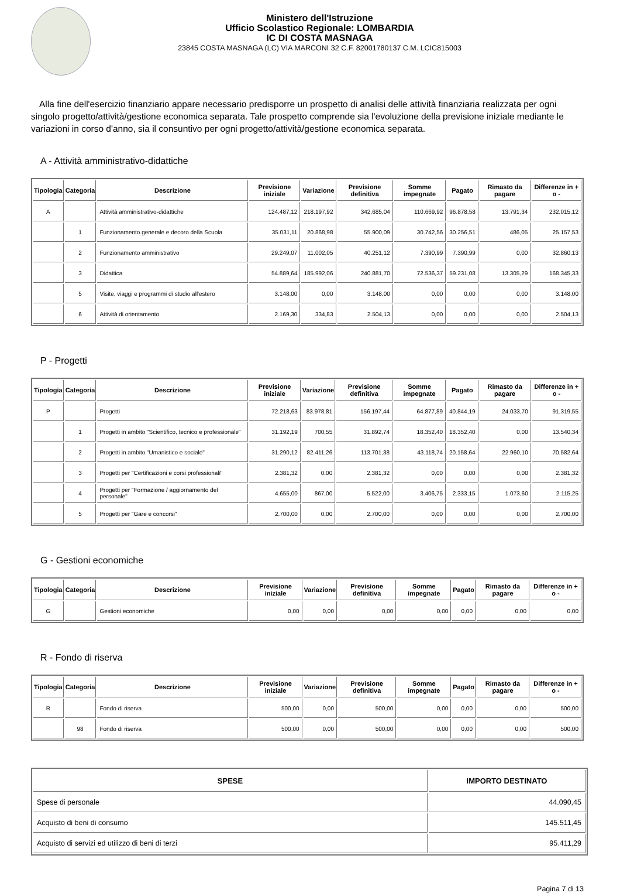Ministero dell'Istruzione
Ufficio Scolastico Regionale: LOMBARDIA
IC DI COSTA MASNAGA
23845 COSTA MASNAGA (LC) VIA MARCONI 32 C.F. 82001780137 C.M. LCIC815003
Alla fine dell'esercizio finanziario appare necessario predisporre un prospetto di analisi delle attività finanziaria realizzata per ogni singolo progetto/attività/gestione economica separata. Tale prospetto comprende sia l'evoluzione della previsione iniziale mediante le variazioni in corso d'anno, sia il consuntivo per ogni progetto/attività/gestione economica separata.
A - Attività amministrativo-didattiche
| Tipologia | Categoria | Descrizione | Previsione iniziale | Variazione | Previsione definitiva | Somme impegnate | Pagato | Rimasto da pagare | Differenze in + o - |
| --- | --- | --- | --- | --- | --- | --- | --- | --- | --- |
| A | | Attività amministrativo-didattiche | 124.487,12 | 218.197,92 | 342.685,04 | 110.669,92 | 96.878,58 | 13.791,34 | 232.015,12 |
| | 1 | Funzionamento generale e decoro della Scuola | 35.031,11 | 20.868,98 | 55.900,09 | 30.742,56 | 30.256,51 | 486,05 | 25.157,53 |
| | 2 | Funzionamento amministrativo | 29.249,07 | 11.002,05 | 40.251,12 | 7.390,99 | 7.390,99 | 0,00 | 32.860,13 |
| | 3 | Didattica | 54.889,64 | 185.992,06 | 240.881,70 | 72.536,37 | 59.231,08 | 13.305,29 | 168.345,33 |
| | 5 | Visite, viaggi e programmi di studio all'estero | 3.148,00 | 0,00 | 3.148,00 | 0,00 | 0,00 | 0,00 | 3.148,00 |
| | 6 | Attività di orientamento | 2.169,30 | 334,83 | 2.504,13 | 0,00 | 0,00 | 0,00 | 2.504,13 |
P - Progetti
| Tipologia | Categoria | Descrizione | Previsione iniziale | Variazione | Previsione definitiva | Somme impegnate | Pagato | Rimasto da pagare | Differenze in + o - |
| --- | --- | --- | --- | --- | --- | --- | --- | --- | --- |
| P | | Progetti | 72.218,63 | 83.978,81 | 156.197,44 | 64.877,89 | 40.844,19 | 24.033,70 | 91.319,55 |
| | 1 | Progetti in ambito "Scientifico, tecnico e professionale" | 31.192,19 | 700,55 | 31.892,74 | 18.352,40 | 18.352,40 | 0,00 | 13.540,34 |
| | 2 | Progetti in ambito "Umanistico e sociale" | 31.290,12 | 82.411,26 | 113.701,38 | 43.118,74 | 20.158,64 | 22.960,10 | 70.582,64 |
| | 3 | Progetti per "Certificazioni e corsi professionali" | 2.381,32 | 0,00 | 2.381,32 | 0,00 | 0,00 | 0,00 | 2.381,32 |
| | 4 | Progetti per "Formazione / aggiornamento del personale" | 4.655,00 | 867,00 | 5.522,00 | 3.406,75 | 2.333,15 | 1.073,60 | 2.115,25 |
| | 5 | Progetti per "Gare e concorsi" | 2.700,00 | 0,00 | 2.700,00 | 0,00 | 0,00 | 0,00 | 2.700,00 |
G - Gestioni economiche
| Tipologia | Categoria | Descrizione | Previsione iniziale | Variazione | Previsione definitiva | Somme impegnate | Pagato | Rimasto da pagare | Differenze in + o - |
| --- | --- | --- | --- | --- | --- | --- | --- | --- | --- |
| G | | Gestioni economiche | 0,00 | 0,00 | 0,00 | 0,00 | 0,00 | 0,00 | 0,00 |
R - Fondo di riserva
| Tipologia | Categoria | Descrizione | Previsione iniziale | Variazione | Previsione definitiva | Somme impegnate | Pagato | Rimasto da pagare | Differenze in + o - |
| --- | --- | --- | --- | --- | --- | --- | --- | --- | --- |
| R | | Fondo di riserva | 500,00 | 0,00 | 500,00 | 0,00 | 0,00 | 0,00 | 500,00 |
| | 98 | Fondo di riserva | 500,00 | 0,00 | 500,00 | 0,00 | 0,00 | 0,00 | 500,00 |
| SPESE | IMPORTO DESTINATO |
| --- | --- |
| Spese di personale | 44.090,45 |
| Acquisto di beni di consumo | 145.511,45 |
| Acquisto di servizi ed utilizzo di beni di terzi | 95.411,29 |
Pagina 7 di 13